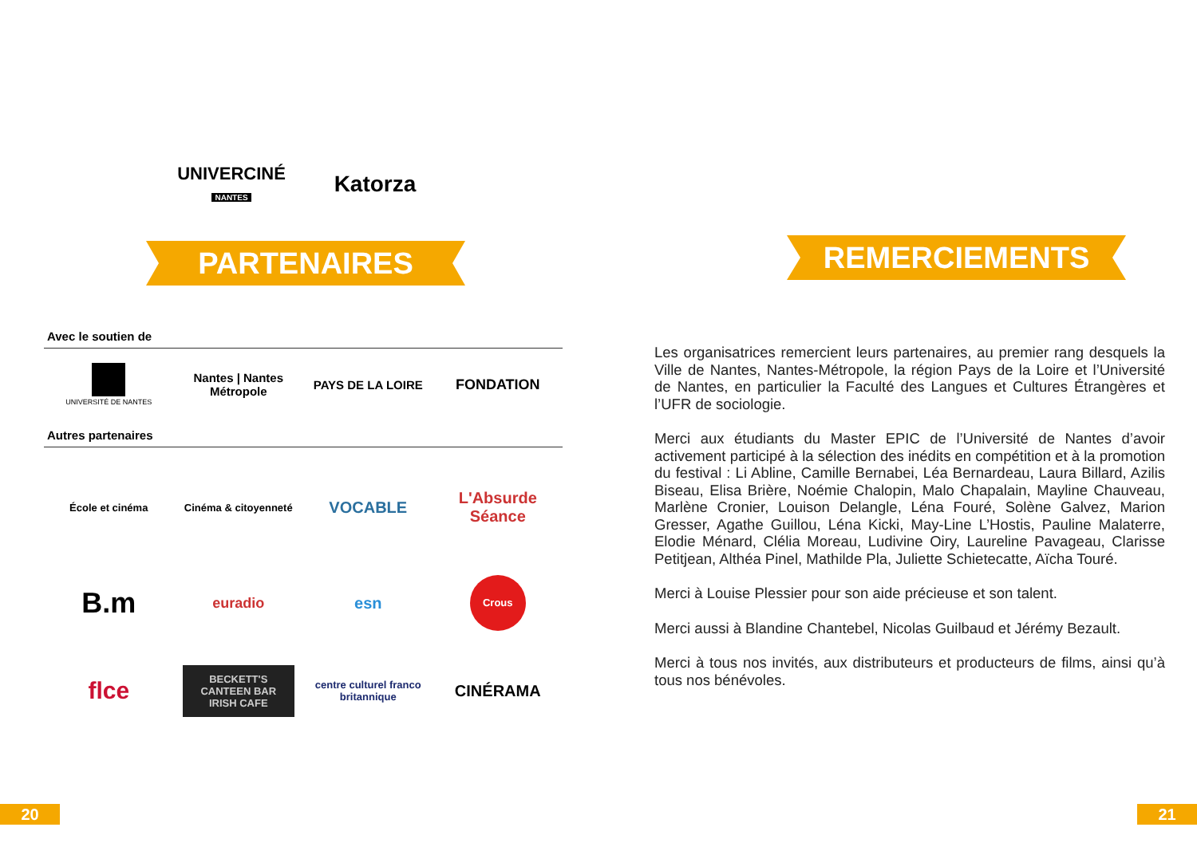UNIVERCINÉ
NANTES
Katorza
PARTENAIRES
Avec le soutien de
UNIVERSITÉ DE NANTES
Nantes | Nantes Métropole
PAYS DE LA LOIRE
FONDATION
Autres partenaires
École et cinéma
Cinéma & citoyenneté
VOCABLE
L'Absurde Séance
B.m
euradio esn
Crous
flce
BECKETT'S CANTEEN BAR IRISH CAFE
centre culturel franco britannique
CINÉRAMA
REMERCIEMENTS
Les organisatrices remercient leurs partenaires, au premier rang desquels la Ville de Nantes, Nantes-Métropole, la région Pays de la Loire et l’Université de Nantes, en particulier la Faculté des Langues et Cultures Étrangères et l’UFR de sociologie.
Merci aux étudiants du Master EPIC de l’Université de Nantes d’avoir activement participé à la sélection des inédits en compétition et à la promotion du festival : Li Abline, Camille Bernabei, Léa Bernardeau, Laura Billard, Azilis Biseau, Elisa Brière, Noémie Chalopin, Malo Chapalain, Mayline Chauveau, Marlène Cronier, Louison Delangle, Léna Fouré, Solène Galvez, Marion Gresser, Agathe Guillou, Léna Kicki, May-Line L’Hostis, Pauline Malaterre, Elodie Ménard, Clélia Moreau, Ludivine Oiry, Laureline Pavageau, Clarisse Petitjean, Althéa Pinel, Mathilde Pla, Juliette Schietecatte, Aïcha Touré.
Merci à Louise Plessier pour son aide précieuse et son talent.
Merci aussi à Blandine Chantebel, Nicolas Guilbaud et Jérémy Bezault.
Merci à tous nos invités, aux distributeurs et producteurs de films, ainsi qu’à tous nos bénévoles.
20 21